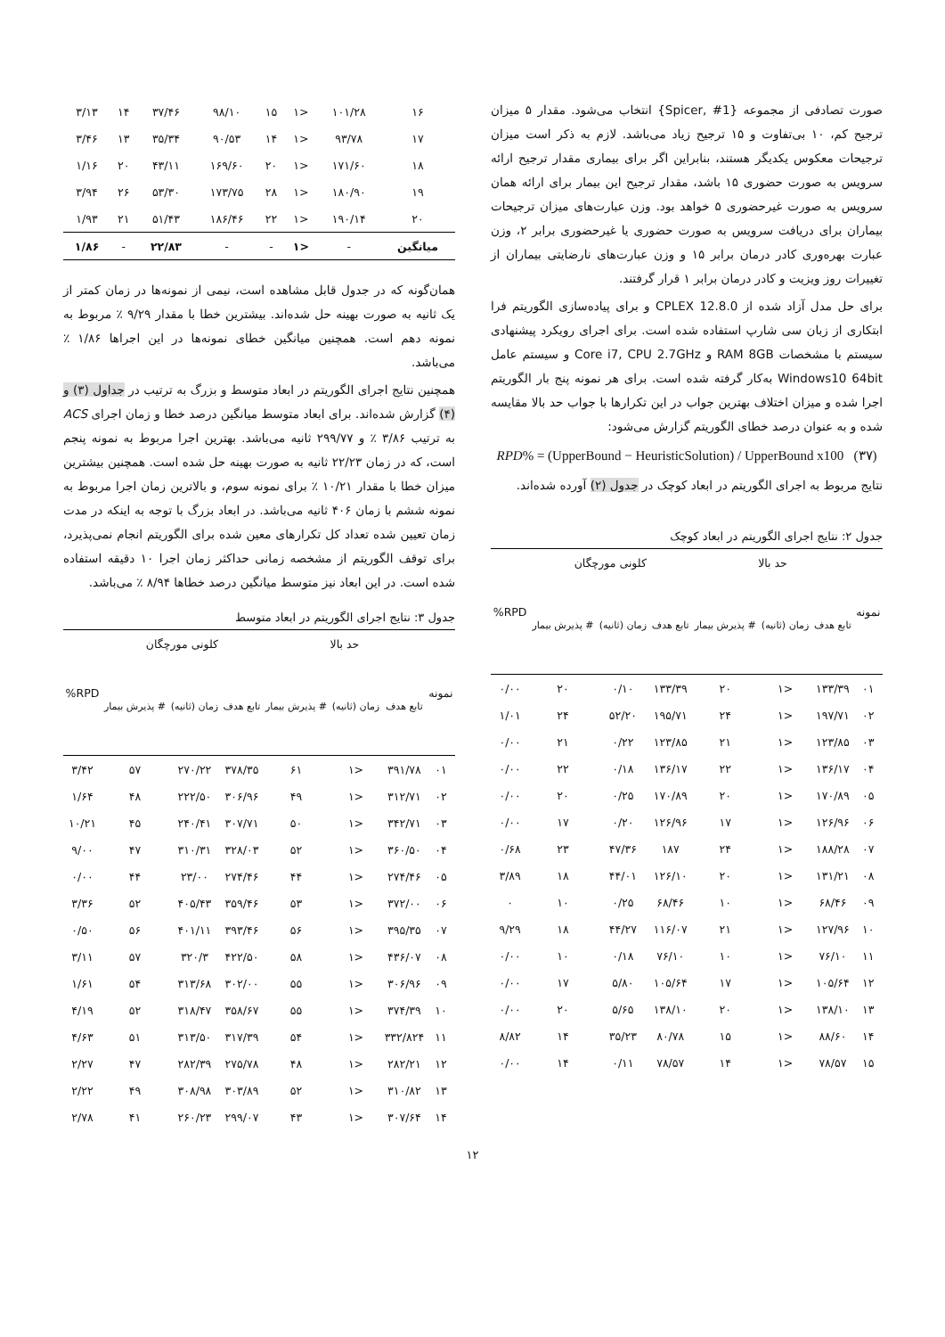صورت تصادفی از مجموعه {Spicer, #1} انتخاب می‌شود. مقدار ۵ میزان ترجیح کم، ۱۰ بی‌تفاوت و ۱۵ ترجیح زیاد می‌باشد. لازم به ذکر است میزان ترجیحات معکوس یکدیگر هستند، بنابراین اگر برای بیماری مقدار ترجیح ارائه سرویس به صورت حضوری ۱۵ باشد، مقدار ترجیح این بیمار برای ارائه همان سرویس به صورت غیرحضوری ۵ خواهد بود. وزن عبارت‌های میزان ترجیحات بیماران برای دریافت سرویس به صورت حضوری یا غیرحضوری برابر ۲، وزن عبارت بهره‌وری کادر درمان برابر ۱۵ و وزن عبارت‌های نارضایتی بیماران از تغییرات روز ویزیت و کادر درمان برابر ۱ قرار گرفتند.
برای حل مدل آزاد شده از CPLEX 12.8.0 و برای پیاده‌سازی الگوریتم فرا ابتکاری از زبان سی شارپ استفاده شده است. برای اجرای رویکرد پیشنهادی سیستم با مشخصات RAM 8GB و Core i7, CPU 2.7GHz و سیستم عامل Windows10 64bit به‌کار گرفته شده است. برای هر نمونه پنج بار الگوریتم اجرا شده و میزان اختلاف بهترین جواب در این تکرارها با جواب حد بالا مقایسه شده و به عنوان درصد خطای الگوریتم گزارش می‌شود:
RPD% = (UpperBound − HeuristicSolution) / UpperBound x100 (۳۷)
نتایج مربوط به اجرای الگوریتم در ابعاد کوچک در جدول (۲) آورده شده‌اند.
جدول ۲: نتایج اجرای الگوریتم در ابعاد کوچک
| نمونه | حد بالا | | | کلونی مورچگان | | | RPD% |
| --- | --- | --- | --- | --- | --- | --- | --- |
| | تابع هدف | زمان (ثانیه) | # پذیرش بیمار | تابع هدف | زمان (ثانیه) | # پذیرش بیمار | |
| ۰۱ | ۱۳۳/۳۹ | <۱ | ۲۰ | ۱۳۳/۳۹ | ۰/۱۰ | ۲۰ | ۰/۰۰ |
| ۰۲ | ۱۹۷/۷۱ | <۱ | ۲۴ | ۱۹۵/۷۱ | ۵۲/۲۰ | ۲۴ | ۱/۰۱ |
| ۰۳ | ۱۲۳/۸۵ | <۱ | ۲۱ | ۱۲۳/۸۵ | ۰/۲۲ | ۲۱ | ۰/۰۰ |
| ۰۴ | ۱۳۶/۱۷ | <۱ | ۲۲ | ۱۳۶/۱۷ | ۰/۱۸ | ۲۲ | ۰/۰۰ |
| ۰۵ | ۱۷۰/۸۹ | <۱ | ۲۰ | ۱۷۰/۸۹ | ۰/۲۵ | ۲۰ | ۰/۰۰ |
| ۰۶ | ۱۲۶/۹۶ | <۱ | ۱۷ | ۱۲۶/۹۶ | ۰/۲۰ | ۱۷ | ۰/۰۰ |
| ۰۷ | ۱۸۸/۲۸ | <۱ | ۲۴ | ۱۸۷ | ۴۷/۳۶ | ۲۳ | ۰/۶۸ |
| ۰۸ | ۱۳۱/۲۱ | <۱ | ۲۰ | ۱۲۶/۱۰ | ۴۴/۰۱ | ۱۸ | ۳/۸۹ |
| ۰۹ | ۶۸/۴۶ | <۱ | ۱۰ | ۶۸/۴۶ | ۰/۲۵ | ۱۰ | ۰ |
| ۱۰ | ۱۲۷/۹۶ | <۱ | ۲۱ | ۱۱۶/۰۷ | ۴۴/۲۷ | ۱۸ | ۹/۲۹ |
| ۱۱ | ۷۶/۱۰ | <۱ | ۱۰ | ۷۶/۱۰ | ۰/۱۸ | ۱۰ | ۰/۰۰ |
| ۱۲ | ۱۰۵/۶۴ | <۱ | ۱۷ | ۱۰۵/۶۴ | ۵/۸۰ | ۱۷ | ۰/۰۰ |
| ۱۳ | ۱۳۸/۱۰ | <۱ | ۲۰ | ۱۳۸/۱۰ | ۵/۶۵ | ۲۰ | ۰/۰۰ |
| ۱۴ | ۸۸/۶۰ | <۱ | ۱۵ | ۸۰/۷۸ | ۳۵/۲۳ | ۱۴ | ۸/۸۲ |
| ۱۵ | ۷۸/۵۷ | <۱ | ۱۴ | ۷۸/۵۷ | ۰/۱۱ | ۱۴ | ۰/۰۰ |
| ۱۶ | ۱۰۱/۲۸ | <۱ | ۱۵ | ۹۸/۱۰ | ۳۷/۴۶ | ۱۴ | ۳/۱۳ |
| ۱۷ | ۹۳/۷۸ | <۱ | ۱۴ | ۹۰/۵۳ | ۳۵/۳۴ | ۱۳ | ۳/۴۶ |
| ۱۸ | ۱۷۱/۶۰ | <۱ | ۲۰ | ۱۶۹/۶۰ | ۴۳/۱۱ | ۲۰ | ۱/۱۶ |
| ۱۹ | ۱۸۰/۹۰ | <۱ | ۲۸ | ۱۷۳/۷۵ | ۵۳/۳۰ | ۲۶ | ۳/۹۴ |
| ۲۰ | ۱۹۰/۱۴ | <۱ | ۲۲ | ۱۸۶/۴۶ | ۵۱/۴۳ | ۲۱ | ۱/۹۳ |
| میانگین | - | <۱ | - | - | ۲۲/۸۳ | - | ۱/۸۶ |
همان‌گونه که در جدول قابل مشاهده است، نیمی از نمونه‌ها در زمان کمتر از یک ثانیه به صورت بهینه حل شده‌اند. بیشترین خطا با مقدار ۹/۲۹ ٪ مربوط به نمونه دهم است. همچنین میانگین خطای نمونه‌ها در این اجراها ۱/۸۶ ٪ می‌باشد.
همچنین نتایج اجرای الگوریتم در ابعاد متوسط و بزرگ به ترتیب در جداول (۳) و (۴) گزارش شده‌اند. برای ابعاد متوسط میانگین درصد خطا و زمان اجرای ACS به ترتیب ۳/۸۶ ٪ و ۲۹۹/۷۷ ثانیه می‌باشد. بهترین اجرا مربوط به نمونه پنجم است، که در زمان ۲۲/۲۳ ثانیه به صورت بهینه حل شده است. همچنین بیشترین میزان خطا با مقدار ۱۰/۲۱ ٪ برای نمونه سوم، و بالاترین زمان اجرا مربوط به نمونه ششم با زمان ۴۰۶ ثانیه می‌باشد. در ابعاد بزرگ با توجه به اینکه در مدت زمان تعیین شده تعداد کل تکرارهای معین شده برای الگوریتم انجام نمی‌پذیرد، برای توقف الگوریتم از مشخصه زمانی حداکثر زمان اجرا ۱۰ دقیقه استفاده شده است. در این ابعاد نیز متوسط میانگین درصد خطاها ۸/۹۴ ٪ می‌باشد.
جدول ۳: نتایج اجرای الگوریتم در ابعاد متوسط
| نمونه | حد بالا | | | کلونی مورچگان | | | RPD% |
| --- | --- | --- | --- | --- | --- | --- | --- |
| | تابع هدف | زمان (ثانیه) | # پذیرش بیمار | تابع هدف | زمان (ثانیه) | # پذیرش بیمار | |
| ۰۱ | ۳۹۱/۷۸ | <۱ | ۶۱ | ۳۷۸/۳۵ | ۲۷۰/۲۲ | ۵۷ | ۳/۴۲ |
| ۰۲ | ۳۱۲/۷۱ | <۱ | ۴۹ | ۳۰۶/۹۶ | ۲۲۲/۵۰ | ۴۸ | ۱/۶۴ |
| ۰۳ | ۳۴۲/۷۱ | <۱ | ۵۰ | ۳۰۷/۷۱ | ۲۴۰/۴۱ | ۴۵ | ۱۰/۲۱ |
| ۰۴ | ۳۶۰/۵۰ | <۱ | ۵۲ | ۳۲۸/۰۳ | ۳۱۰/۳۱ | ۴۷ | ۹/۰۰ |
| ۰۵ | ۲۷۴/۴۶ | <۱ | ۴۴ | ۲۷۴/۴۶ | ۲۳/۰۰ | ۴۴ | ۰/۰۰ |
| ۰۶ | ۳۷۲/۰۰ | <۱ | ۵۳ | ۳۵۹/۴۶ | ۴۰۵/۴۳ | ۵۲ | ۳/۳۶ |
| ۰۷ | ۳۹۵/۳۵ | <۱ | ۵۶ | ۳۹۳/۴۶ | ۴۰۱/۱۱ | ۵۶ | ۰/۵۰ |
| ۰۸ | ۴۳۶/۰۷ | <۱ | ۵۸ | ۴۲۲/۵۰ | ۳۲۰/۳ | ۵۷ | ۳/۱۱ |
| ۰۹ | ۳۰۶/۹۶ | <۱ | ۵۵ | ۳۰۲/۰۰ | ۳۱۳/۶۸ | ۵۴ | ۱/۶۱ |
| ۱۰ | ۳۷۴/۳۹ | <۱ | ۵۵ | ۳۵۸/۶۷ | ۳۱۸/۴۷ | ۵۲ | ۴/۱۹ |
| ۱۱ | ۳۳۲/۸۲۴ | <۱ | ۵۴ | ۳۱۷/۳۹ | ۳۱۳/۵۰ | ۵۱ | ۴/۶۳ |
| ۱۲ | ۲۸۲/۲۱ | <۱ | ۴۸ | ۲۷۵/۷۸ | ۲۸۲/۳۹ | ۴۷ | ۲/۲۷ |
| ۱۳ | ۳۱۰/۸۲ | <۱ | ۵۲ | ۳۰۳/۸۹ | ۳۰۸/۹۸ | ۴۹ | ۲/۲۲ |
| ۱۴ | ۳۰۷/۶۴ | <۱ | ۴۳ | ۲۹۹/۰۷ | ۲۶۰/۲۳ | ۴۱ | ۲/۷۸ |
۱۲